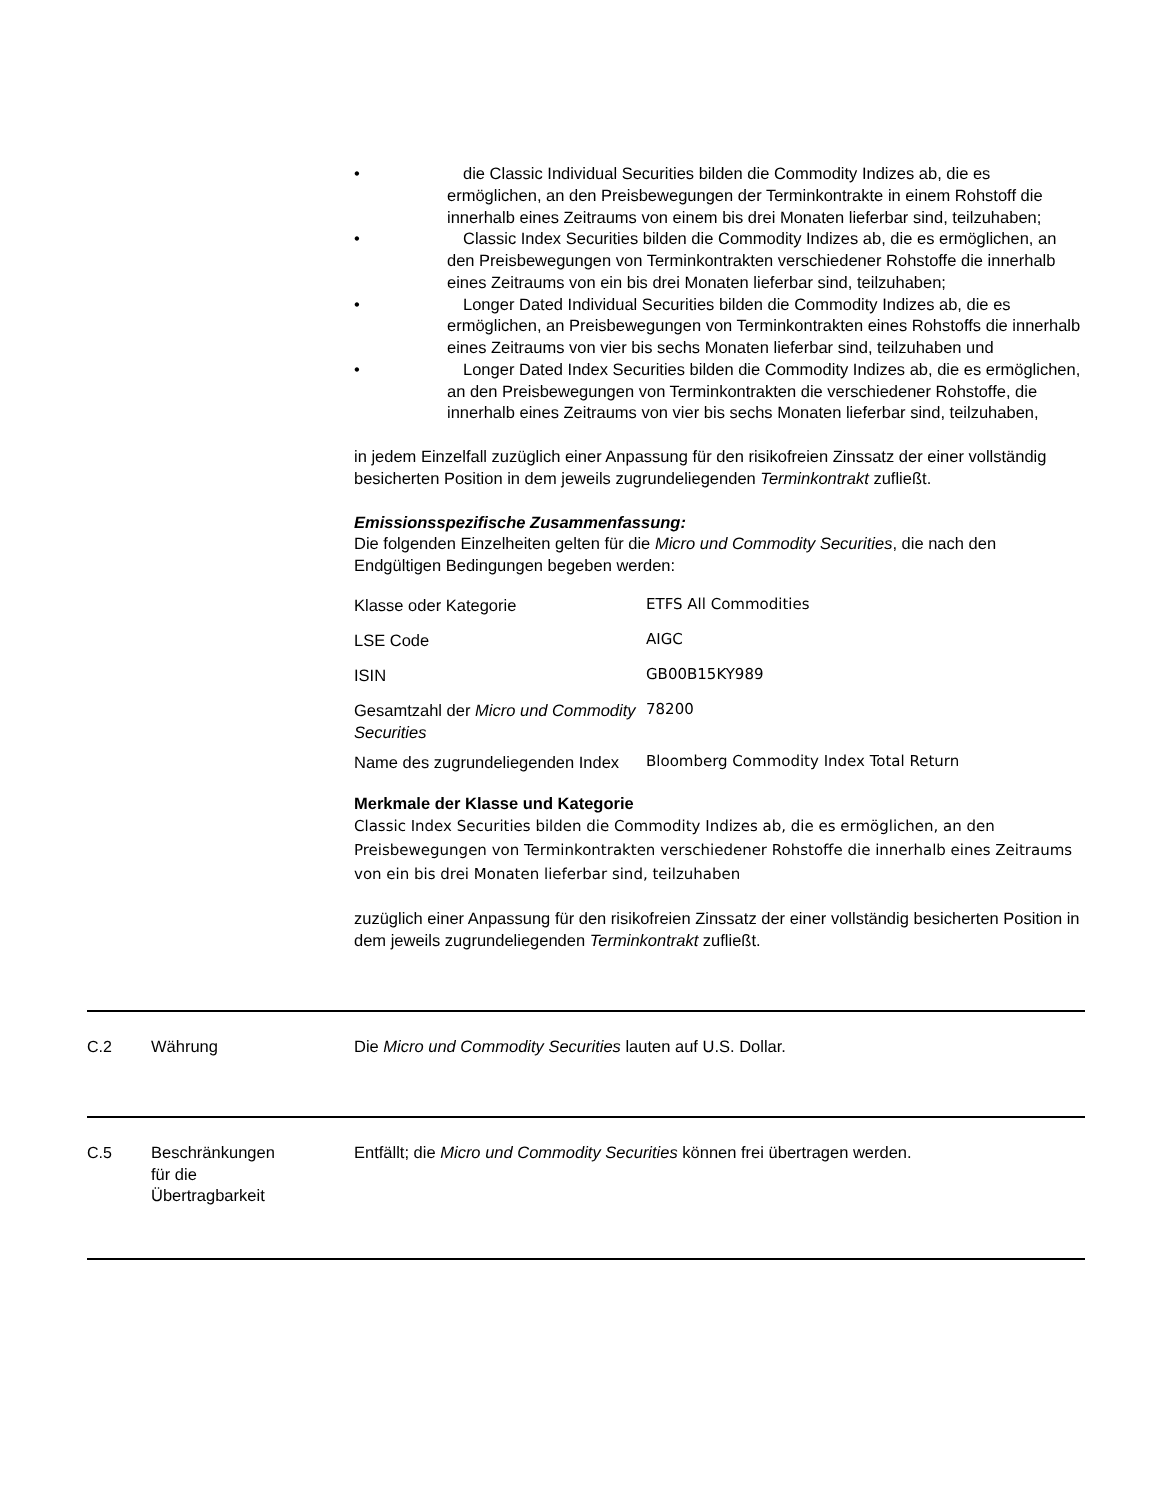• die Classic Individual Securities bilden die Commodity Indizes ab, die es ermöglichen, an den Preisbewegungen der Terminkontrakte in einem Rohstoff die innerhalb eines Zeitraums von einem bis drei Monaten lieferbar sind, teilzuhaben;
• Classic Index Securities bilden die Commodity Indizes ab, die es ermöglichen, an den Preisbewegungen von Terminkontrakten verschiedener Rohstoffe die innerhalb eines Zeitraums von ein bis drei Monaten lieferbar sind, teilzuhaben;
• Longer Dated Individual Securities bilden die Commodity Indizes ab, die es ermöglichen, an Preisbewegungen von Terminkontrakten eines Rohstoffs die innerhalb eines Zeitraums von vier bis sechs Monaten lieferbar sind, teilzuhaben und
• Longer Dated Index Securities bilden die Commodity Indizes ab, die es ermöglichen, an den Preisbewegungen von Terminkontrakten die verschiedener Rohstoffe, die innerhalb eines Zeitraums von vier bis sechs Monaten lieferbar sind, teilzuhaben,
in jedem Einzelfall zuzüglich einer Anpassung für den risikofreien Zinssatz der einer vollständig besicherten Position in dem jeweils zugrundeliegenden Terminkontrakt zufließt.
Emissionsspezifische Zusammenfassung:
Die folgenden Einzelheiten gelten für die Micro und Commodity Securities, die nach den Endgültigen Bedingungen begeben werden:
| Klasse oder Kategorie | ETFS All Commodities |
| LSE Code | AIGC |
| ISIN | GB00B15KY989 |
| Gesamtzahl der Micro und Commodity Securities | 78200 |
| Name des zugrundeliegenden Index | Bloomberg Commodity Index Total Return |
Merkmale der Klasse und Kategorie
Classic Index Securities bilden die Commodity Indizes ab, die es ermöglichen, an den Preisbewegungen von Terminkontrakten verschiedener Rohstoffe die innerhalb eines Zeitraums von ein bis drei Monaten lieferbar sind, teilzuhaben
zuzüglich einer Anpassung für den risikofreien Zinssatz der einer vollständig besicherten Position in dem jeweils zugrundeliegenden Terminkontrakt zufließt.
C.2 Währung Die Micro und Commodity Securities lauten auf U.S. Dollar.
C.5 Beschränkungen
für die
Übertragbarkeit Entfällt; die Micro und Commodity Securities können frei übertragen werden.